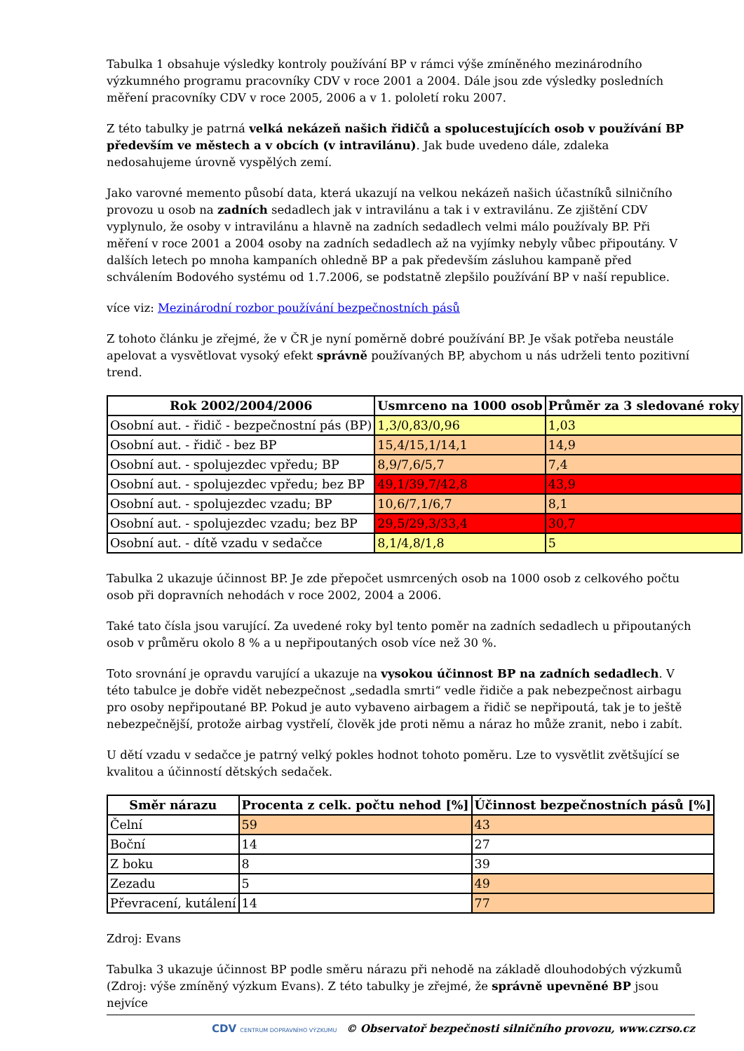Tabulka 1 obsahuje výsledky kontroly používání BP v rámci výše zmíněného mezinárodního výzkumného programu pracovníky CDV v roce 2001 a 2004. Dále jsou zde výsledky posledních měření pracovníky CDV v roce 2005, 2006 a v 1. pololetí roku 2007.
Z této tabulky je patrná velká nekázeň našich řidičů a spolucestujících osob v používání BP především ve městech a v obcích (v intravilánu). Jak bude uvedeno dále, zdaleka nedosahujeme úrovně vyspělých zemí.
Jako varovné memento působí data, která ukazují na velkou nekázeň našich účastníků silničního provozu u osob na zadních sedadlech jak v intravilánu a tak i v extravilánu. Ze zjištění CDV vyplynulo, že osoby v intravilánu a hlavně na zadních sedadlech velmi málo používaly BP. Při měření v roce 2001 a 2004 osoby na zadních sedadlech až na vyjímky nebyly vůbec připoutány. V dalších letech po mnoha kampaních ohledně BP a pak především zásluhou kampaně před schválením Bodového systému od 1.7.2006, se podstatně zlepšilo používání BP v naší republice.
více viz: Mezinárodní rozbor používání bezpečnostních pásů
Z tohoto článku je zřejmé, že v ČR je nyní poměrně dobré používání BP. Je však potřeba neustále apelovat a vysvětlovat vysoký efekt správně používaných BP, abychom u nás udrželi tento pozitivní trend.
| Rok 2002/2004/2006 | Usmrceno na 1000 osob | Průměr za 3 sledované roky |
| --- | --- | --- |
| Osobní aut. - řidič - bezpečnostní pás (BP) | 1,3/0,83/0,96 | 1,03 |
| Osobní aut. - řidič - bez BP | 15,4/15,1/14,1 | 14,9 |
| Osobní aut. - spolujezdec vpředu; BP | 8,9/7,6/5,7 | 7,4 |
| Osobní aut. - spolujezdec vpředu; bez BP | 49,1/39,7/42,8 | 43,9 |
| Osobní aut. - spolujezdec vzadu; BP | 10,6/7,1/6,7 | 8,1 |
| Osobní aut. - spolujezdec vzadu; bez BP | 29,5/29,3/33,4 | 30,7 |
| Osobní aut. - dítě vzadu v sedačce | 8,1/4,8/1,8 | 5 |
Tabulka 2 ukazuje účinnost BP. Je zde přepočet usmrcených osob na 1000 osob z celkového počtu osob při dopravních nehodách v roce 2002, 2004 a 2006.
Také tato čísla jsou varující. Za uvedené roky byl tento poměr na zadních sedadlech u připoutaných osob v průměru okolo 8 % a u nepřipoutaných osob více než 30 %.
Toto srovnání je opravdu varující a ukazuje na vysokou účinnost BP na zadních sedadlech. V této tabulce je dobře vidět nebezpečnost „sedadla smrti“ vedle řidiče a pak nebezpečnost airbagu pro osoby nepřipoutané BP. Pokud je auto vybaveno airbagem a řidič se nepřipoutá, tak je to ještě nebezpečnější, protože airbag vystřelí, člověk jde proti němu a náraz ho může zranit, nebo i zabít.
U dětí vzadu v sedačce je patrný velký pokles hodnot tohoto poměru. Lze to vysvětlit zvětšující se kvalitou a účinností dětských sedaček.
| Směr nárazu | Procenta z celk. počtu nehod [%] | Účinnost bezpečnostních pásů [%] |
| --- | --- | --- |
| Čelní | 59 | 43 |
| Boční | 14 | 27 |
| Z boku | 8 | 39 |
| Zezadu | 5 | 49 |
| Převracení, kutálení | 14 | 77 |
Zdroj: Evans
Tabulka 3 ukazuje účinnost BP podle směru nárazu při nehodě na základě dlouhodobých výzkumů (Zdroj: výše zmíněný výzkum Evans). Z této tabulky je zřejmé, že správně upevněné BP jsou nejvíce
CDV CENTRUM DOPRAVNÍHO VÝZKUMU © Observatoř bezpečnosti silničního provozu, www.czrso.cz